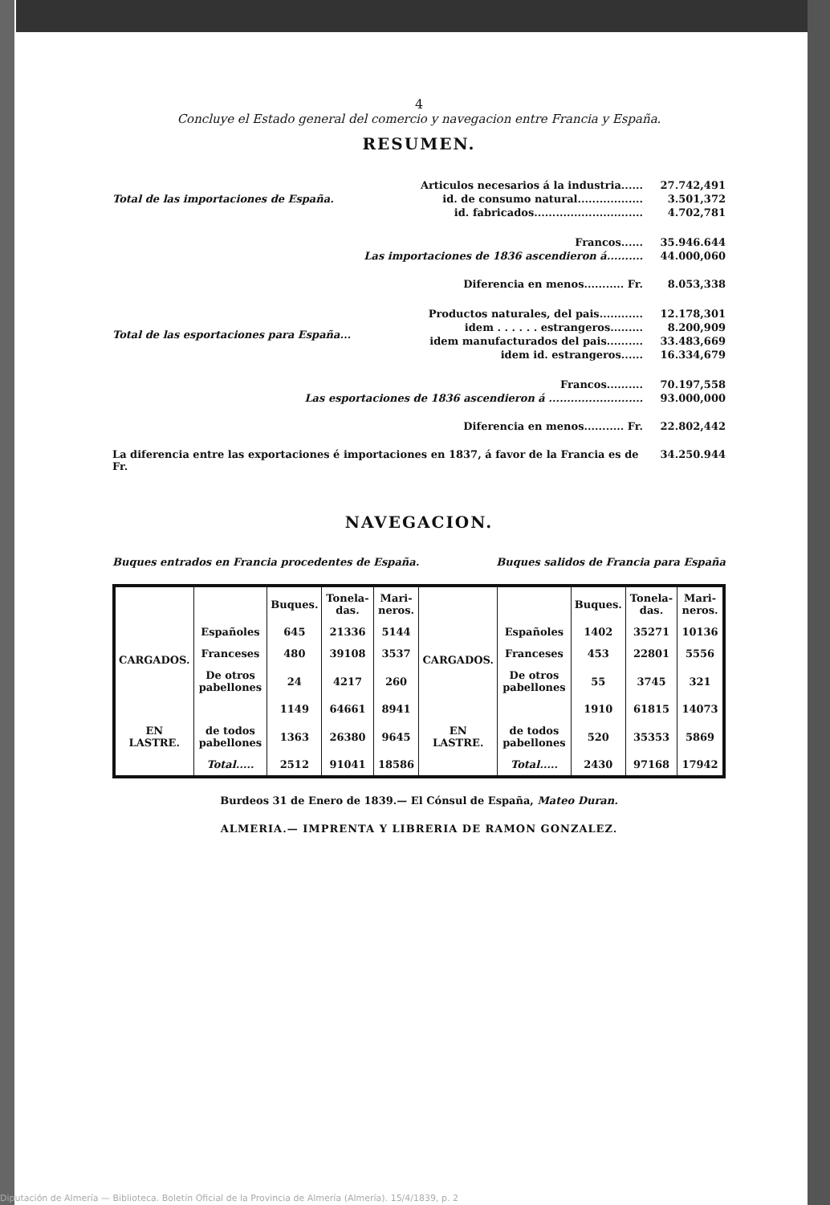4
Concluye el Estado general del comercio y navegacion entre Francia y España.
RESUMEN.
Total de las importaciones de España. Articulos necesarios á la industria...... 27.742,491
id. de consumo natural.................. 3.501,372
id. fabricados.............................. 4.702,781
Francos...... 35.946.644
Las importaciones de 1836 ascendieron á.......... 44.000,060
Diferencia en menos........... Fr. 8.053,338
Total de las esportaciones para España... Productos naturales, del pais............ 12.178,301
idem . . . . . . estrangeros......... 8.200,909
idem manufacturados del pais.......... 33.483,669
idem id. estrangeros...... 16.334,679
Francos.......... 70.197,558
Las esportaciones de 1836 ascendieron á .......................... 93.000,000
Diferencia en menos........... Fr. 22.802,442
La diferencia entre las exportaciones é importaciones en 1837, á favor de la Francia es de Fr. 34.250.944
NAVEGACION.
Buques entrados en Francia procedentes de España. Buques salidos de Francia para España
| | | Buques. | Tonela-das. | Mari-neros. | | | Buques. | Tonela-das. | Mari-neros. |
| --- | --- | --- | --- | --- | --- | --- | --- | --- | --- |
| CARGADOS. | Españoles | 645 | 21336 | 5144 | CARGADOS. | Españoles | 1402 | 35271 | 10136 |
| | Franceses | 480 | 39108 | 3537 | | Franceses | 453 | 22801 | 5556 |
| | De otros pabellones | 24 | 4217 | 260 | | De otros pabellones | 55 | 3745 | 321 |
| EN LASTRE. | | 1149 | 64661 | 8941 | EN LASTRE. | | 1910 | 61815 | 14073 |
| | de todos pabellones | 1363 | 26380 | 9645 | | de todos pabellones | 520 | 35353 | 5869 |
| | Total..... | 2512 | 91041 | 18586 | | Total..... | 2430 | 97168 | 17942 |
Burdeos 31 de Enero de 1839.— El Cónsul de España, Mateo Duran.
ALMERIA.— IMPRENTA Y LIBRERIA DE RAMON GONZALEZ.
Diputación de Almería — Biblioteca. Boletín Oficial de la Provincia de Almería (Almería). 15/4/1839, p. 2